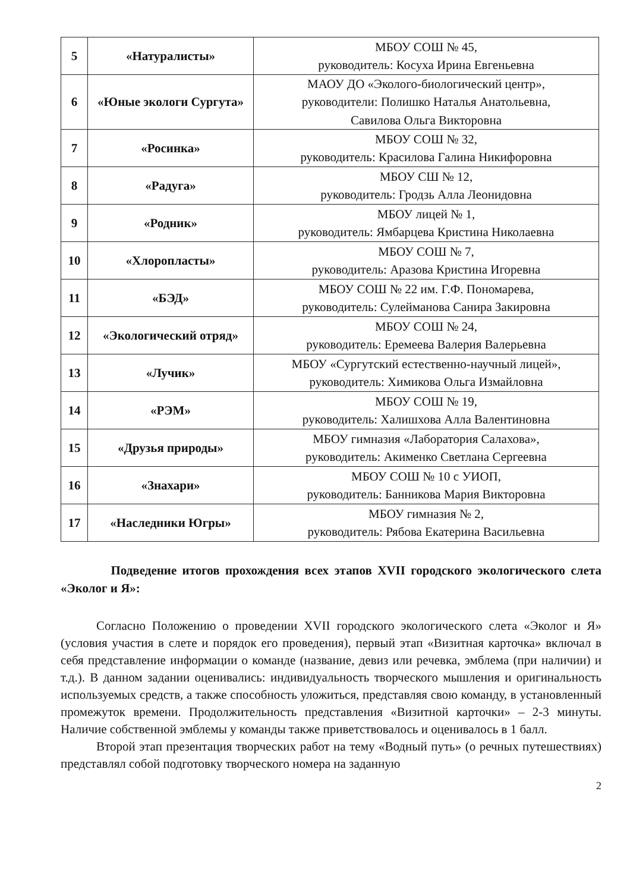| 5 | «Натуралисты» | МБОУ СОШ № 45, руководитель: Косуха Ирина Евгеньевна |
| 6 | «Юные экологи Сургута» | МАОУ ДО «Эколого-биологический центр», руководители: Полишко Наталья Анатольевна, Савилова Ольга Викторовна |
| 7 | «Росинка» | МБОУ СОШ № 32, руководитель: Красилова Галина Никифоровна |
| 8 | «Радуга» | МБОУ СШ № 12, руководитель: Гродзь Алла Леонидовна |
| 9 | «Родник» | МБОУ лицей № 1, руководитель: Ямбарцева Кристина Николаевна |
| 10 | «Хлоропласты» | МБОУ СОШ № 7, руководитель: Аразова Кристина Игоревна |
| 11 | «БЭД» | МБОУ СОШ № 22 им. Г.Ф. Пономарева, руководитель: Сулейманова Санира Закировна |
| 12 | «Экологический отряд» | МБОУ СОШ № 24, руководитель: Еремеева Валерия Валерьевна |
| 13 | «Лучик» | МБОУ «Сургутский естественно-научный лицей», руководитель: Химикова Ольга Измайловна |
| 14 | «РЭМ» | МБОУ СОШ № 19, руководитель: Халишхова Алла Валентиновна |
| 15 | «Друзья природы» | МБОУ гимназия «Лаборатория Салахова», руководитель: Акименко Светлана Сергеевна |
| 16 | «Знахари» | МБОУ СОШ № 10 с УИОП, руководитель: Банникова Мария Викторовна |
| 17 | «Наследники Югры» | МБОУ гимназия № 2, руководитель: Рябова Екатерина Васильевна |
Подведение итогов прохождения всех этапов XVII городского экологического слета «Эколог и Я»:
Согласно Положению о проведении XVII городского экологического слета «Эколог и Я» (условия участия в слете и порядок его проведения), первый этап «Визитная карточка» включал в себя представление информации о команде (название, девиз или речевка, эмблема (при наличии) и т.д.). В данном задании оценивались: индивидуальность творческого мышления и оригинальность используемых средств, а также способность уложиться, представляя свою команду, в установленный промежуток времени. Продолжительность представления «Визитной карточки» – 2-3 минуты. Наличие собственной эмблемы у команды также приветствовалось и оценивалось в 1 балл.
Второй этап презентация творческих работ на тему «Водный путь» (о речных путешествиях) представлял собой подготовку творческого номера на заданную
2